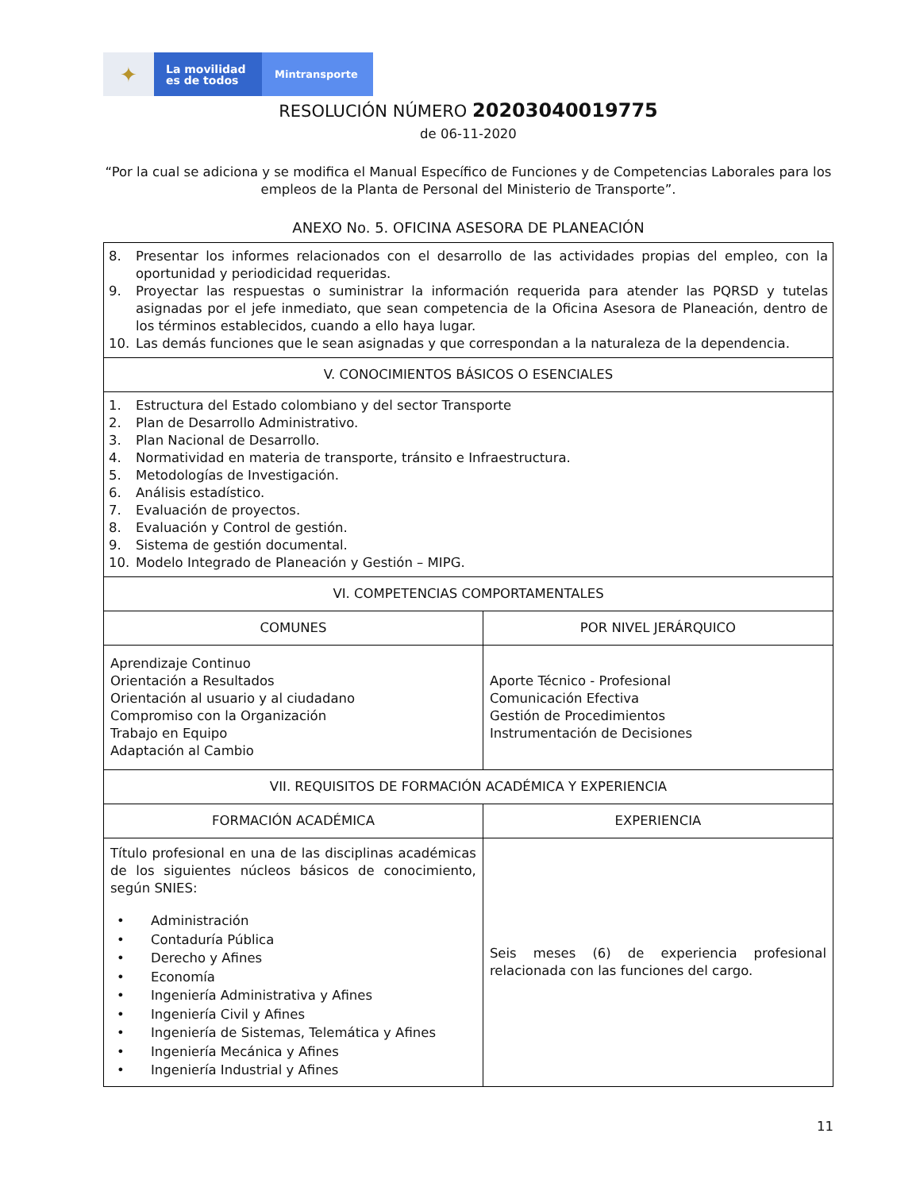✦
La movilidad
es de todos
Mintransporte
RESOLUCIÓN NÚMERO 20203040019775
de 06-11-2020
“Por la cual se adiciona y se modifica el Manual Específico de Funciones y de Competencias Laborales para los empleos de la Planta de Personal del Ministerio de Transporte”.
ANEXO No. 5. OFICINA ASESORA DE PLANEACIÓN
| 8. Presentar los informes relacionados con el desarrollo de las actividades propias del empleo, con la oportunidad y periodicidad requeridas. 9. Proyectar las respuestas o suministrar la información requerida para atender las PQRSD y tutelas asignadas por el jefe inmediato, que sean competencia de la Oficina Asesora de Planeación, dentro de los términos establecidos, cuando a ello haya lugar. 10. Las demás funciones que le sean asignadas y que correspondan a la naturaleza de la dependencia. | |
| V. CONOCIMIENTOS BÁSICOS O ESENCIALES | |
| 1. Estructura del Estado colombiano y del sector Transporte 2. Plan de Desarrollo Administrativo. 3. Plan Nacional de Desarrollo. 4. Normatividad en materia de transporte, tránsito e Infraestructura. 5. Metodologías de Investigación. 6. Análisis estadístico. 7. Evaluación de proyectos. 8. Evaluación y Control de gestión. 9. Sistema de gestión documental. 10. Modelo Integrado de Planeación y Gestión – MIPG. | |
| VI. COMPETENCIAS COMPORTAMENTALES | |
| COMUNES | POR NIVEL JERÁRQUICO |
| Aprendizaje Continuo Orientación a Resultados Orientación al usuario y al ciudadano Compromiso con la Organización Trabajo en Equipo Adaptación al Cambio | Aporte Técnico - Profesional Comunicación Efectiva Gestión de Procedimientos Instrumentación de Decisiones |
| VII. REQUISITOS DE FORMACIÓN ACADÉMICA Y EXPERIENCIA | |
| FORMACIÓN ACADÉMICA | EXPERIENCIA |
| Título profesional en una de las disciplinas académicas de los siguientes núcleos básicos de conocimiento, según SNIES: • Administración • Contaduría Pública • Derecho y Afines • Economía • Ingeniería Administrativa y Afines • Ingeniería Civil y Afines • Ingeniería de Sistemas, Telemática y Afines • Ingeniería Mecánica y Afines • Ingeniería Industrial y Afines | Seis meses (6) de experiencia profesional relacionada con las funciones del cargo. |
11